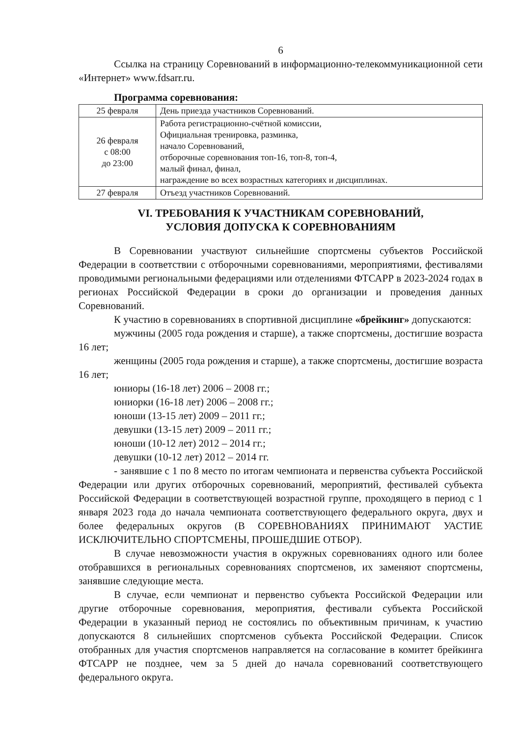6
Ссылка на страницу Соревнований в информационно-телекоммуникационной сети «Интернет» www.fdsarr.ru.
Программа соревнования:
| 25 февраля | День приезда участников Соревнований. |
| 26 февраля с 08:00 до 23:00 | Работа регистрационно-счётной комиссии, Официальная тренировка, разминка, начало Соревнований, отборочные соревнования топ-16, топ-8, топ-4, малый финал, финал, награждение во всех возрастных категориях и дисциплинах. |
| 27 февраля | Отъезд участников Соревнований. |
VI. ТРЕБОВАНИЯ К УЧАСТНИКАМ СОРЕВНОВАНИЙ,
УСЛОВИЯ ДОПУСКА К СОРЕВНОВАНИЯМ
В Соревновании участвуют сильнейшие спортсмены субъектов Российской Федерации в соответствии с отборочными соревнованиями, мероприятиями, фестивалями проводимыми региональными федерациями или отделениями ФТСАРР в 2023-2024 годах в регионах Российской Федерации в сроки до организации и проведения данных Соревнований.
К участию в соревнованиях в спортивной дисциплине «брейкинг» допускаются:
мужчины (2005 года рождения и старше), а также спортсмены, достигшие возраста 16 лет;
женщины (2005 года рождения и старше), а также спортсмены, достигшие возраста 16 лет;
юниоры (16-18 лет) 2006 – 2008 гг.;
юниорки (16-18 лет) 2006 – 2008 гг.;
юноши (13-15 лет) 2009 – 2011 гг.;
девушки (13-15 лет) 2009 – 2011 гг.;
юноши (10-12 лет) 2012 – 2014 гг.;
девушки (10-12 лет) 2012 – 2014 гг.
- занявшие с 1 по 8 место по итогам чемпионата и первенства субъекта Российской Федерации или других отборочных соревнований, мероприятий, фестивалей субъекта Российской Федерации в соответствующей возрастной группе, проходящего в период с 1 января 2023 года до начала чемпионата соответствующего федерального округа, двух и более федеральных округов (В СОРЕВНОВАНИЯХ ПРИНИМАЮТ УАСТИЕ ИСКЛЮЧИТЕЛЬНО СПОРТСМЕНЫ, ПРОШЕДШИЕ ОТБОР).
В случае невозможности участия в окружных соревнованиях одного или более отобравшихся в региональных соревнованиях спортсменов, их заменяют спортсмены, занявшие следующие места.
В случае, если чемпионат и первенство субъекта Российской Федерации или другие отборочные соревнования, мероприятия, фестивали субъекта Российской Федерации в указанный период не состоялись по объективным причинам, к участию допускаются 8 сильнейших спортсменов субъекта Российской Федерации. Список отобранных для участия спортсменов направляется на согласование в комитет брейкинга ФТСАРР не позднее, чем за 5 дней до начала соревнований соответствующего федерального округа.